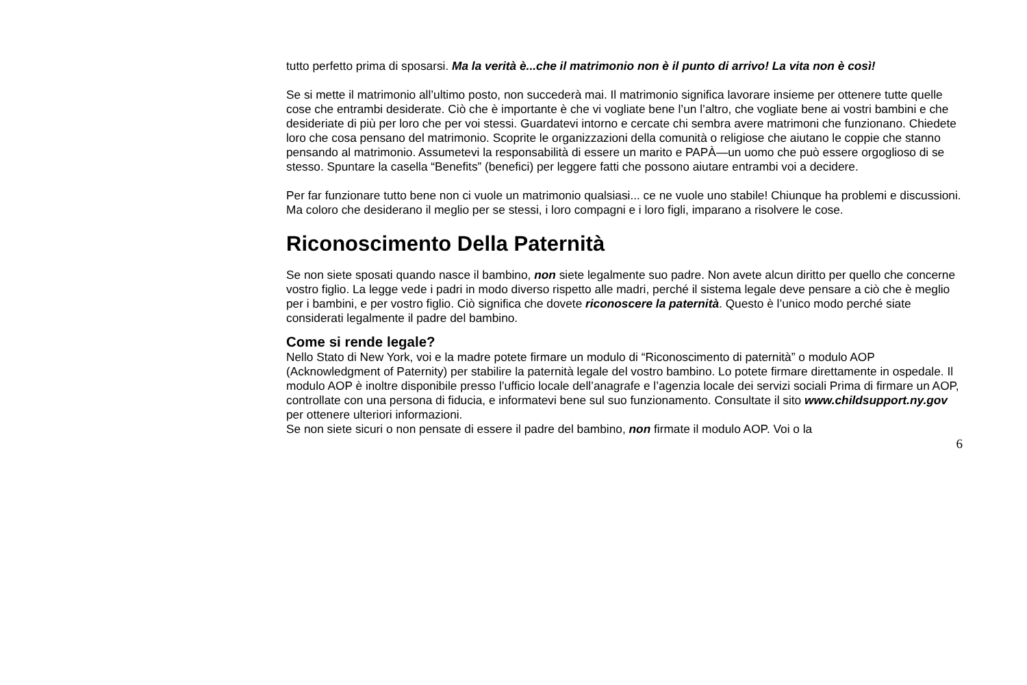tutto perfetto prima di sposarsi. Ma la verità è...che il matrimonio non è il punto di arrivo! La vita non è così!
Se si mette il matrimonio all’ultimo posto, non succederà mai. Il matrimonio significa lavorare insieme per ottenere tutte quelle cose che entrambi desiderate. Ciò che è importante è che vi vogliate bene l’un l’altro, che vogliate bene ai vostri bambini e che desideriate di più per loro che per voi stessi. Guardatevi intorno e cercate chi sembra avere matrimoni che funzionano. Chiedete loro che cosa pensano del matrimonio. Scoprite le organizzazioni della comunità o religiose che aiutano le coppie che stanno pensando al matrimonio. Assumetevi la responsabilità di essere un marito e PAPÀ—un uomo che può essere orgoglioso di se stesso. Spuntare la casella “Benefits” (benefici) per leggere fatti che possono aiutare entrambi voi a decidere.
Per far funzionare tutto bene non ci vuole un matrimonio qualsiasi... ce ne vuole uno stabile! Chiunque ha problemi e discussioni. Ma coloro che desiderano il meglio per se stessi, i loro compagni e i loro figli, imparano a risolvere le cose.
Riconoscimento Della Paternità
Se non siete sposati quando nasce il bambino, non siete legalmente suo padre. Non avete alcun diritto per quello che concerne vostro figlio. La legge vede i padri in modo diverso rispetto alle madri, perché il sistema legale deve pensare a ciò che è meglio per i bambini, e per vostro figlio. Ciò significa che dovete riconoscere la paternità. Questo è l’unico modo perché siate considerati legalmente il padre del bambino.
Come si rende legale?
Nello Stato di New York, voi e la madre potete firmare un modulo di “Riconoscimento di paternità” o modulo AOP (Acknowledgment of Paternity) per stabilire la paternità legale del vostro bambino. Lo potete firmare direttamente in ospedale. Il modulo AOP è inoltre disponibile presso l’ufficio locale dell’anagrafe e l’agenzia locale dei servizi sociali Prima di firmare un AOP, controllate con una persona di fiducia, e informatevi bene sul suo funzionamento. Consultate il sito www.childsupport.ny.gov per ottenere ulteriori informazioni.
Se non siete sicuri o non pensate di essere il padre del bambino, non firmate il modulo AOP. Voi o la
6